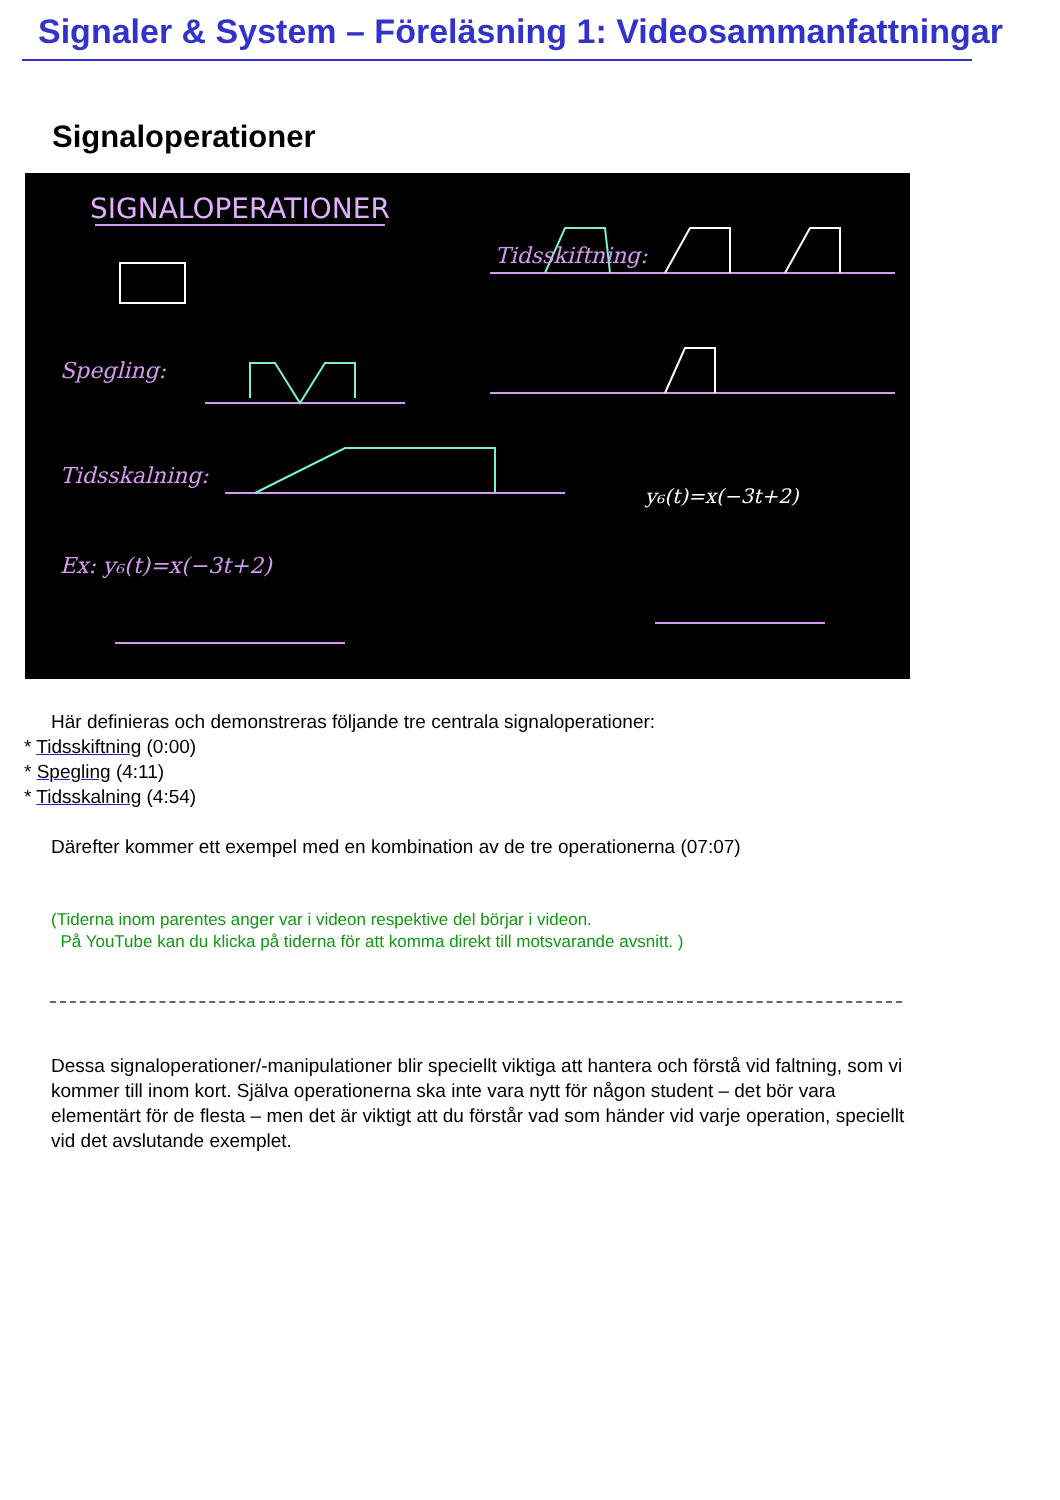Signaler & System – Föreläsning 1: Videosammanfattningar
Signaloperationer
SIGNALOPERATIONER
Tidsskiftning:
Spegling:
Tidsskalning:
Ex: y₆(t)=x(−3t+2)
y₆(t)=x(−3t+2)
Här definieras och demonstreras följande tre centrala signaloperationer:
* Tidsskiftning (0:00)
* Spegling (4:11)
* Tidsskalning (4:54)
Därefter kommer ett exempel med en kombination av de tre operationerna (07:07)
(Tiderna inom parentes anger var i videon respektive del börjar i videon.
På YouTube kan du klicka på tiderna för att komma direkt till motsvarande avsnitt. )
Dessa signaloperationer/-manipulationer blir speciellt viktiga att hantera och förstå vid faltning, som vi kommer till inom kort. Själva operationerna ska inte vara nytt för någon student – det bör vara elementärt för de flesta – men det är viktigt att du förstår vad som händer vid varje operation, speciellt vid det avslutande exemplet.